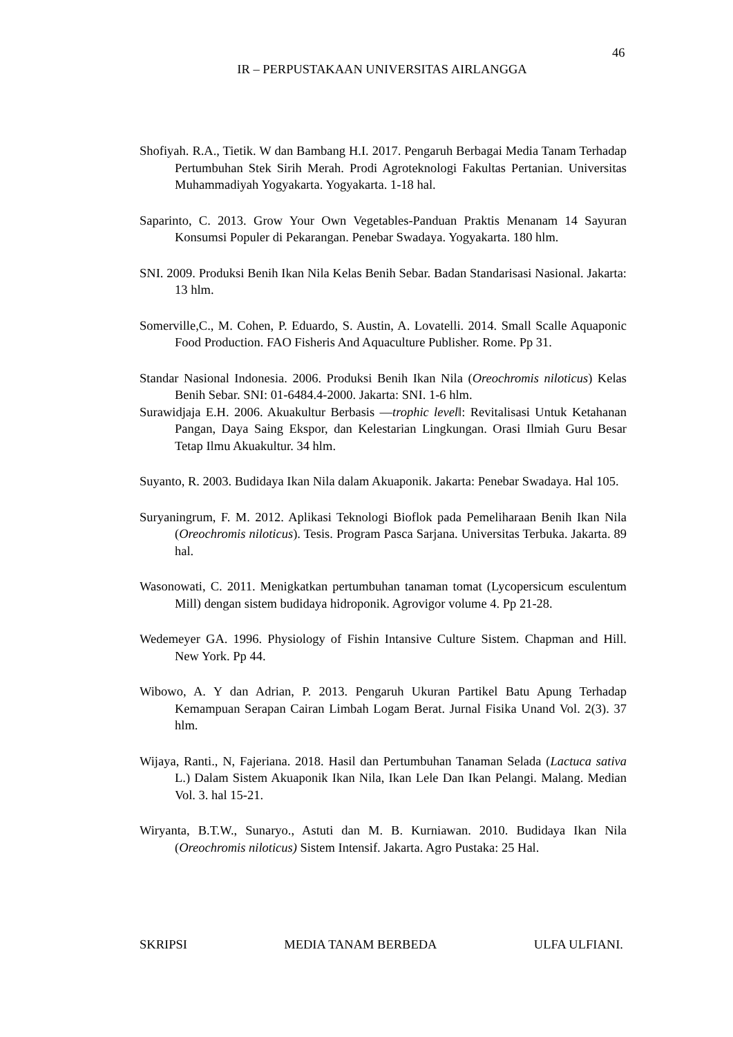46
IR – PERPUSTAKAAN UNIVERSITAS AIRLANGGA
Shofiyah. R.A., Tietik. W dan Bambang H.I. 2017. Pengaruh Berbagai Media Tanam Terhadap Pertumbuhan Stek Sirih Merah. Prodi Agroteknologi Fakultas Pertanian. Universitas Muhammadiyah Yogyakarta. Yogyakarta. 1-18 hal.
Saparinto, C. 2013. Grow Your Own Vegetables-Panduan Praktis Menanam 14 Sayuran Konsumsi Populer di Pekarangan. Penebar Swadaya. Yogyakarta. 180 hlm.
SNI. 2009. Produksi Benih Ikan Nila Kelas Benih Sebar. Badan Standarisasi Nasional. Jakarta: 13 hlm.
Somerville,C., M. Cohen, P. Eduardo, S. Austin, A. Lovatelli. 2014. Small Scalle Aquaponic Food Production. FAO Fisheris And Aquaculture Publisher. Rome. Pp 31.
Standar Nasional Indonesia. 2006. Produksi Benih Ikan Nila (Oreochromis niloticus) Kelas Benih Sebar. SNI: 01-6484.4-2000. Jakarta: SNI. 1-6 hlm.
Surawidjaja E.H. 2006. Akuakultur Berbasis ―trophic level‖: Revitalisasi Untuk Ketahanan Pangan, Daya Saing Ekspor, dan Kelestarian Lingkungan. Orasi Ilmiah Guru Besar Tetap Ilmu Akuakultur. 34 hlm.
Suyanto, R. 2003. Budidaya Ikan Nila dalam Akuaponik. Jakarta: Penebar Swadaya. Hal 105.
Suryaningrum, F. M. 2012. Aplikasi Teknologi Bioflok pada Pemeliharaan Benih Ikan Nila (Oreochromis niloticus). Tesis. Program Pasca Sarjana. Universitas Terbuka. Jakarta. 89 hal.
Wasonowati, C. 2011. Menigkatkan pertumbuhan tanaman tomat (Lycopersicum esculentum Mill) dengan sistem budidaya hidroponik. Agrovigor volume 4. Pp 21-28.
Wedemeyer GA. 1996. Physiology of Fishin Intansive Culture Sistem. Chapman and Hill. New York. Pp 44.
Wibowo, A. Y dan Adrian, P. 2013. Pengaruh Ukuran Partikel Batu Apung Terhadap Kemampuan Serapan Cairan Limbah Logam Berat. Jurnal Fisika Unand Vol. 2(3). 37 hlm.
Wijaya, Ranti., N, Fajeriana. 2018. Hasil dan Pertumbuhan Tanaman Selada (Lactuca sativa L.) Dalam Sistem Akuaponik Ikan Nila, Ikan Lele Dan Ikan Pelangi. Malang. Median Vol. 3. hal 15-21.
Wiryanta, B.T.W., Sunaryo., Astuti dan M. B. Kurniawan. 2010. Budidaya Ikan Nila (Oreochromis niloticus) Sistem Intensif. Jakarta. Agro Pustaka: 25 Hal.
SKRIPSI MEDIA TANAM BERBEDA ULFA ULFIANI.